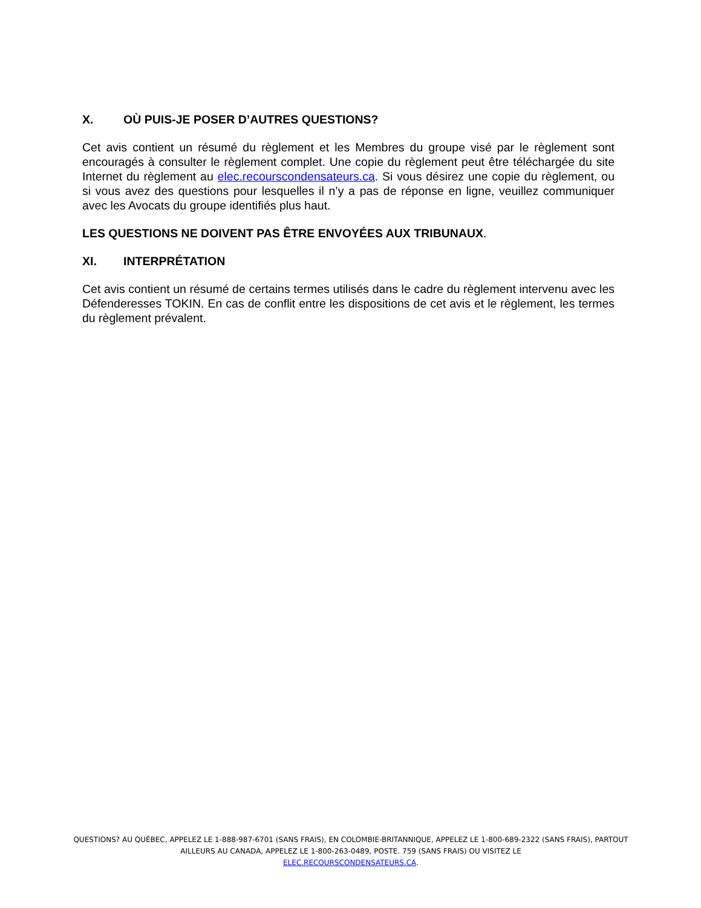X. OÙ PUIS-JE POSER D’AUTRES QUESTIONS?
Cet avis contient un résumé du règlement et les Membres du groupe visé par le règlement sont encouragés à consulter le règlement complet. Une copie du règlement peut être téléchargée du site Internet du règlement au elec.recourscondensateurs.ca. Si vous désirez une copie du règlement, ou si vous avez des questions pour lesquelles il n’y a pas de réponse en ligne, veuillez communiquer avec les Avocats du groupe identifiés plus haut.
LES QUESTIONS NE DOIVENT PAS ÊTRE ENVOYÉES AUX TRIBUNAUX.
XI. INTERPRÉTATION
Cet avis contient un résumé de certains termes utilisés dans le cadre du règlement intervenu avec les Défenderesses TOKIN. En cas de conflit entre les dispositions de cet avis et le règlement, les termes du règlement prévalent.
QUESTIONS? AU QUÉBEC, APPELEZ LE 1-888-987-6701 (SANS FRAIS), EN COLOMBIE-BRITANNIQUE, APPELEZ LE 1-800-689-2322 (SANS FRAIS), PARTOUT AILLEURS AU CANADA, APPELEZ LE 1-800-263-0489, POSTE. 759 (SANS FRAIS) OU VISITEZ LE
ELEC.RECOURSCONDENSATEURS.CA.